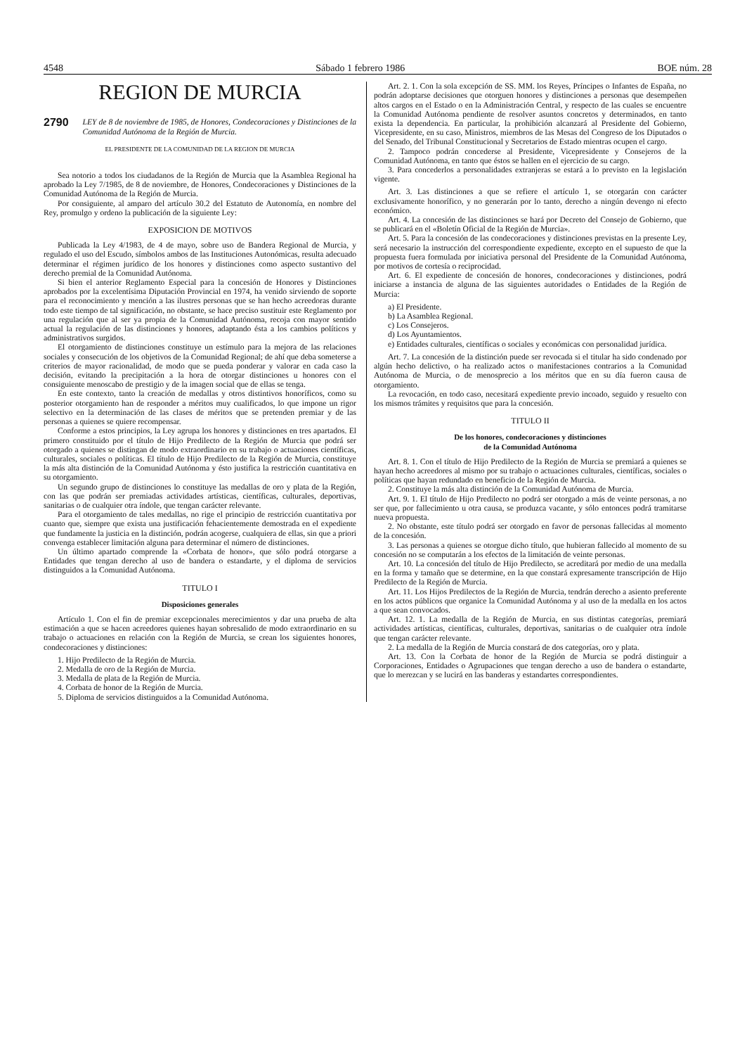4548 Sábado 1 febrero 1986 BOE núm. 28
REGION DE MURCIA
2790 LEY de 8 de noviembre de 1985, de Honores, Condecoraciones y Distinciones de la Comunidad Autónoma de la Región de Murcia.
EL PRESIDENTE DE LA COMUNIDAD DE LA REGION DE MURCIA
Sea notorio a todos los ciudadanos de la Región de Murcia que la Asamblea Regional ha aprobado la Ley 7/1985, de 8 de noviembre, de Honores, Condecoraciones y Distinciones de la Comunidad Autónoma de la Región de Murcia.
Por consiguiente, al amparo del artículo 30.2 del Estatuto de Autonomía, en nombre del Rey, promulgo y ordeno la publicación de la siguiente Ley:
EXPOSICION DE MOTIVOS
Publicada la Ley 4/1983, de 4 de mayo, sobre uso de Bandera Regional de Murcia, y regulado el uso del Escudo, símbolos ambos de las Instituciones Autonómicas, resulta adecuado determinar el régimen jurídico de los honores y distinciones como aspecto sustantivo del derecho premial de la Comunidad Autónoma.
Si bien el anterior Reglamento Especial para la concesión de Honores y Distinciones aprobados por la excelentísima Diputación Provincial en 1974, ha venido sirviendo de soporte para el reconocimiento y mención a las ilustres personas que se han hecho acreedoras durante todo este tiempo de tal significación, no obstante, se hace preciso sustituir este Reglamento por una regulación que al ser ya propia de la Comunidad Autónoma, recoja con mayor sentido actual la regulación de las distinciones y honores, adaptando ésta a los cambios políticos y administrativos surgidos.
El otorgamiento de distinciones constituye un estímulo para la mejora de las relaciones sociales y consecución de los objetivos de la Comunidad Regional; de ahí que deba someterse a criterios de mayor racionalidad, de modo que se pueda ponderar y valorar en cada caso la decisión, evitando la precipitación a la hora de otorgar distinciones u honores con el consiguiente menoscabo de prestigio y de la imagen social que de ellas se tenga.
En este contexto, tanto la creación de medallas y otros distintivos honoríficos, como su posterior otorgamiento han de responder a méritos muy cualificados, lo que impone un rigor selectivo en la determinación de las clases de méritos que se pretenden premiar y de las personas a quienes se quiere recompensar.
Conforme a estos principios, la Ley agrupa los honores y distinciones en tres apartados. El primero constituido por el título de Hijo Predilecto de la Región de Murcia que podrá ser otorgado a quienes se distingan de modo extraordinario en su trabajo o actuaciones científicas, culturales, sociales o políticas. El título de Hijo Predilecto de la Región de Murcia, constituye la más alta distinción de la Comunidad Autónoma y ésto justifica la restricción cuantitativa en su otorgamiento.
Un segundo grupo de distinciones lo constituye las medallas de oro y plata de la Región, con las que podrán ser premiadas actividades artísticas, científicas, culturales, deportivas, sanitarias o de cualquier otra índole, que tengan carácter relevante.
Para el otorgamiento de tales medallas, no rige el principio de restricción cuantitativa por cuanto que, siempre que exista una justificación fehacientemente demostrada en el expediente que fundamente la justicia en la distinción, podrán acogerse, cualquiera de ellas, sin que a priori convenga establecer limitación alguna para determinar el número de distinciones.
Un último apartado comprende la «Corbata de honor», que sólo podrá otorgarse a Entidades que tengan derecho al uso de bandera o estandarte, y el diploma de servicios distinguidos a la Comunidad Autónoma.
TITULO I
Disposiciones generales
Artículo 1. Con el fin de premiar excepcionales merecimientos y dar una prueba de alta estimación a que se hacen acreedores quienes hayan sobresalido de modo extraordinario en su trabajo o actuaciones en relación con la Región de Murcia, se crean los siguientes honores, condecoraciones y distinciones:
1. Hijo Predilecto de la Región de Murcia.
2. Medalla de oro de la Región de Murcia.
3. Medalla de plata de la Región de Murcia.
4. Corbata de honor de la Región de Murcia.
5. Diploma de servicios distinguidos a la Comunidad Autónoma.
Art. 2. 1. Con la sola excepción de SS. MM. los Reyes, Príncipes o Infantes de España, no podrán adoptarse decisiones que otorguen honores y distinciones a personas que desempeñen altos cargos en el Estado o en la Administración Central, y respecto de las cuales se encuentre la Comunidad Autónoma pendiente de resolver asuntos concretos y determinados, en tanto exista la dependencia. En particular, la prohibición alcanzará al Presidente del Gobierno, Vicepresidente, en su caso, Ministros, miembros de las Mesas del Congreso de los Diputados o del Senado, del Tribunal Constitucional y Secretarios de Estado mientras ocupen el cargo.
2. Tampoco podrán concederse al Presidente, Vicepresidente y Consejeros de la Comunidad Autónoma, en tanto que éstos se hallen en el ejercicio de su cargo.
3. Para concederlos a personalidades extranjeras se estará a lo previsto en la legislación vigente.
Art. 3. Las distinciones a que se refiere el artículo 1, se otorgarán con carácter exclusivamente honorífico, y no generarán por lo tanto, derecho a ningún devengo ni efecto económico.
Art. 4. La concesión de las distinciones se hará por Decreto del Consejo de Gobierno, que se publicará en el «Boletín Oficial de la Región de Murcia».
Art. 5. Para la concesión de las condecoraciones y distinciones previstas en la presente Ley, será necesario la instrucción del correspondiente expediente, excepto en el supuesto de que la propuesta fuera formulada por iniciativa personal del Presidente de la Comunidad Autónoma, por motivos de cortesía o reciprocidad.
Art. 6. El expediente de concesión de honores, condecoraciones y distinciones, podrá iniciarse a instancia de alguna de las siguientes autoridades o Entidades de la Región de Murcia:
a) El Presidente.
b) La Asamblea Regional.
c) Los Consejeros.
d) Los Ayuntamientos.
e) Entidades culturales, científicas o sociales y económicas con personalidad jurídica.
Art. 7. La concesión de la distinción puede ser revocada si el titular ha sido condenado por algún hecho delictivo, o ha realizado actos o manifestaciones contrarios a la Comunidad Autónoma de Murcia, o de menosprecio a los méritos que en su día fueron causa de otorgamiento.
La revocación, en todo caso, necesitará expediente previo incoado, seguido y resuelto con los mismos trámites y requisitos que para la concesión.
TITULO II
De los honores, condecoraciones y distinciones
de la Comunidad Autónoma
Art. 8. 1. Con el título de Hijo Predilecto de la Región de Murcia se premiará a quienes se hayan hecho acreedores al mismo por su trabajo o actuaciones culturales, científicas, sociales o políticas que hayan redundado en beneficio de la Región de Murcia.
2. Constituye la más alta distinción de la Comunidad Autónoma de Murcia.
Art. 9. 1. El título de Hijo Predilecto no podrá ser otorgado a más de veinte personas, a no ser que, por fallecimiento u otra causa, se produzca vacante, y sólo entonces podrá tramitarse nueva propuesta.
2. No obstante, este título podrá ser otorgado en favor de personas fallecidas al momento de la concesión.
3. Las personas a quienes se otorgue dicho título, que hubieran fallecido al momento de su concesión no se computarán a los efectos de la limitación de veinte personas.
Art. 10. La concesión del título de Hijo Predilecto, se acreditará por medio de una medalla en la forma y tamaño que se determine, en la que constará expresamente transcripción de Hijo Predilecto de la Región de Murcia.
Art. 11. Los Hijos Predilectos de la Región de Murcia, tendrán derecho a asiento preferente en los actos públicos que organice la Comunidad Autónoma y al uso de la medalla en los actos a que sean convocados.
Art. 12. 1. La medalla de la Región de Murcia, en sus distintas categorías, premiará actividades artísticas, científicas, culturales, deportivas, sanitarias o de cualquier otra índole que tengan carácter relevante.
2. La medalla de la Región de Murcia constará de dos categorías, oro y plata.
Art. 13. Con la Corbata de honor de la Región de Murcia se podrá distinguir a Corporaciones, Entidades o Agrupaciones que tengan derecho a uso de bandera o estandarte, que lo merezcan y se lucirá en las banderas y estandartes correspondientes.